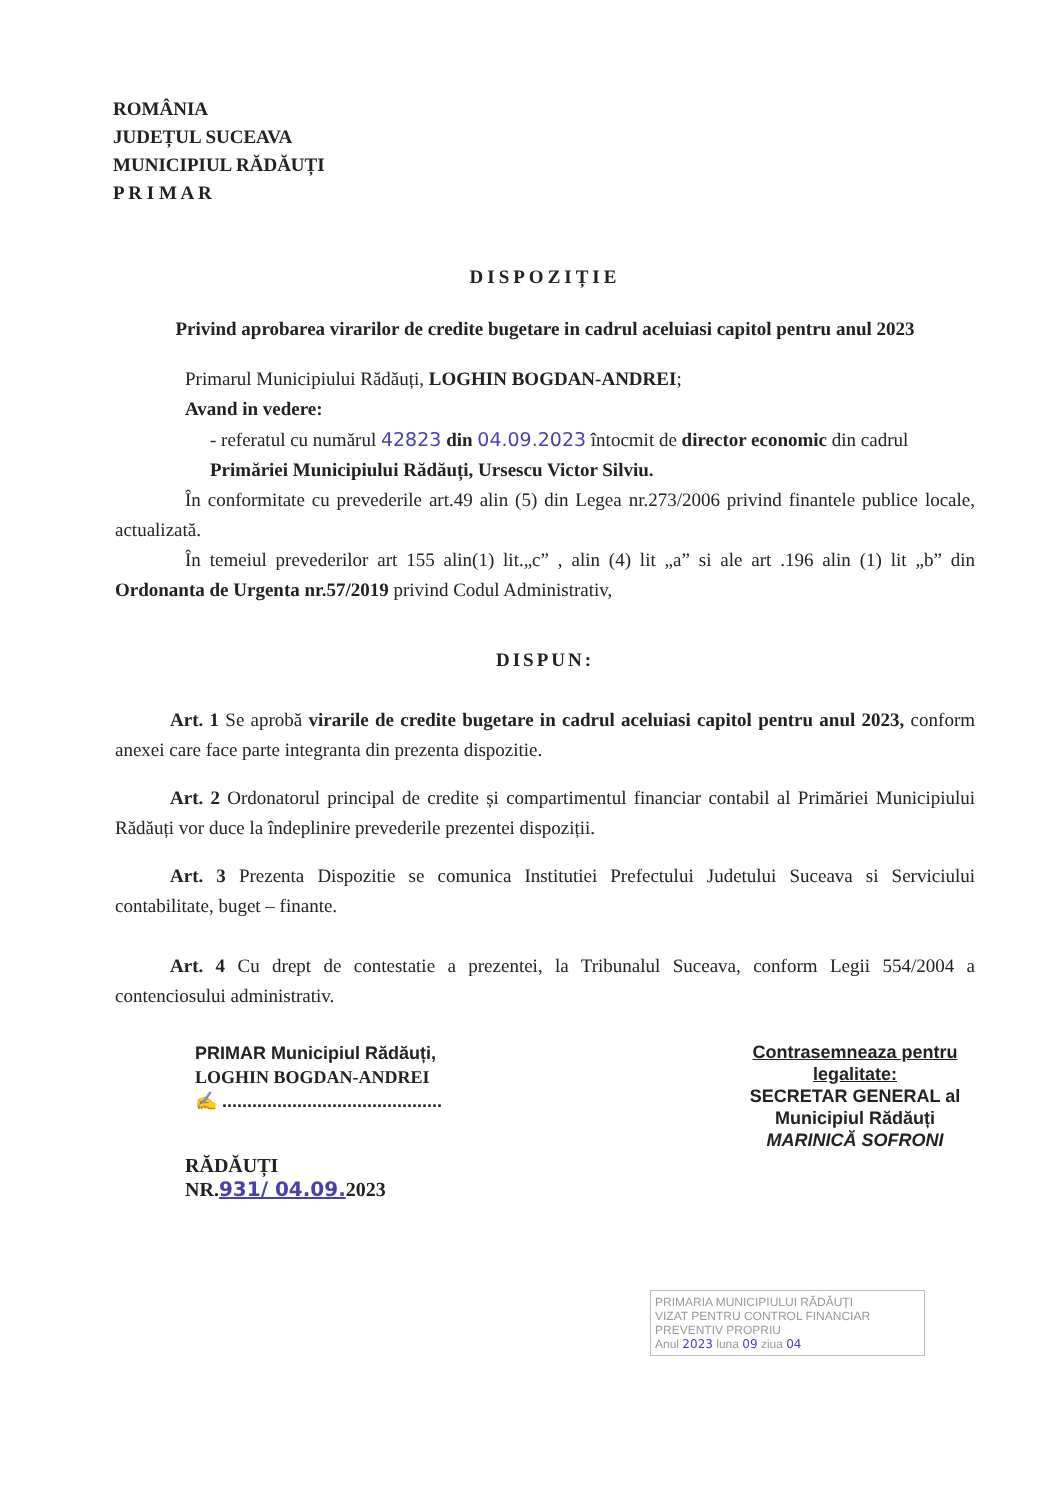ROMÂNIA
JUDEȚUL SUCEAVA
MUNICIPIUL RĂDĂUȚI
P R I M A R
DISPOZIȚIE
Privind aprobarea virarilor de credite bugetare in cadrul aceluiasi capitol pentru anul 2023
Primarul Municipiului Rădăuți, LOGHIN BOGDAN-ANDREI;
Avand in vedere:
- referatul cu numărul 42823 din 04.09.2023 întocmit de director economic din cadrul Primăriei Municipiului Rădăuți, Ursescu Victor Silviu.
În conformitate cu prevederile art.49 alin (5) din Legea nr.273/2006 privind finantele publice locale, actualizată.
În temeiul prevederilor art 155 alin(1) lit.„c” , alin (4) lit „a” si ale art .196 alin (1) lit „b” din Ordonanta de Urgenta nr.57/2019 privind Codul Administrativ,
DISPUN:
Art. 1 Se aprobă virarile de credite bugetare in cadrul aceluiasi capitol pentru anul 2023, conform anexei care face parte integranta din prezenta dispozitie.
Art. 2 Ordonatorul principal de credite și compartimentul financiar contabil al Primăriei Municipiului Rădăuți vor duce la îndeplinire prevederile prezentei dispoziții.
Art. 3 Prezenta Dispozitie se comunica Institutiei Prefectului Judetului Suceava si Serviciului contabilitate, buget – finante.
Art. 4 Cu drept de contestatie a prezentei, la Tribunalul Suceava, conform Legii 554/2004 a contenciosului administrativ.
PRIMAR Municipiul Rădăuți,
LOGHIN BOGDAN-ANDREI
✍ ............................................
RĂDĂUȚI
NR.931/ 04.09. 2023
Contrasemneaza pentru legalitate:
SECRETAR GENERAL al Municipiul Rădăuți
MARINICĂ SOFRONI
PRIMARIA MUNICIPIULUI RĂDĂUȚI
VIZAT PENTRU CONTROL FINANCIAR PREVENTIV PROPRIU
Anul 2023 luna 09 ziua 04